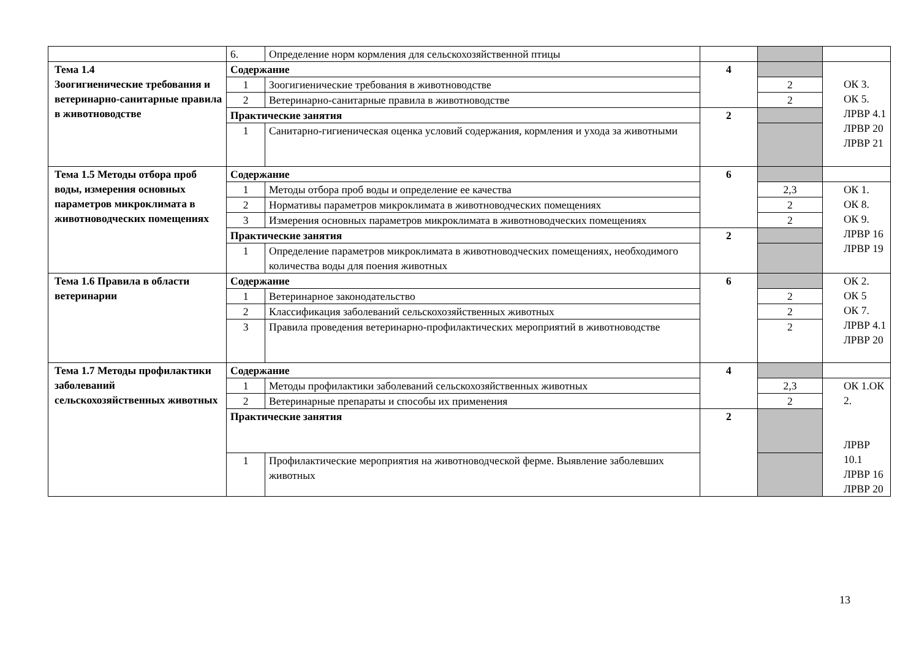| | 6. | Определение норм кормления для сельскохозяйственной птицы | | | |
| Тема 1.4 Зоогигиенические требования и ветеринарно-санитарные правила в животноводстве | Содержание | | 4 | | ОК 3. ОК 5. ЛРВР 4.1 ЛРВР 20 ЛРВР 21 |
| | 1 | Зоогигиенические требования в животноводстве | | 2 | |
| | 2 | Ветеринарно-санитарные правила в животноводстве | | 2 | |
| | Практические занятия | | 2 | | |
| | 1 | Санитарно-гигиеническая оценка условий содержания, кормления и ухода за животными | | | |
| Тема 1.5 Методы отбора проб воды, измерения основных параметров микроклимата в животноводческих помещениях | Содержание | | 6 | | |
| | 1 | Методы отбора проб воды и определение ее качества | | 2,3 | ОК 1. ОК 8. ОК 9. ЛРВР 16 ЛРВР 19 |
| | 2 | Нормативы параметров микроклимата в животноводческих помещениях | | 2 | |
| | 3 | Измерения основных параметров микроклимата в животноводческих помещениях | | 2 | |
| | Практические занятия | | 2 | | |
| | 1 | Определение параметров микроклимата в животноводческих помещениях, необходимого количества воды для поения животных | | | |
| Тема 1.6 Правила в области ветеринарии | Содержание | | 6 | | ОК 2. ОК 5 ОК 7. ЛРВР 4.1 ЛРВР 20 |
| | 1 | Ветеринарное законодательство | | 2 | |
| | 2 | Классификация заболеваний сельскохозяйственных животных | | 2 | |
| | 3 | Правила проведения ветеринарно-профилактических мероприятий в животноводстве | | 2 | |
| Тема 1.7 Методы профилактики заболеваний сельскохозяйственных животных | Содержание | | 4 | | |
| | 1 | Методы профилактики заболеваний сельскохозяйственных животных | | 2,3 | ОК 1.ОК 2. ЛРВР 10.1 ЛРВР 16 ЛРВР 20 |
| | 2 | Ветеринарные препараты и способы их применения | | 2 | |
| | Практические занятия | | 2 | | |
| | 1 | Профилактические мероприятия на животноводческой ферме. Выявление заболевших животных | | | |
13